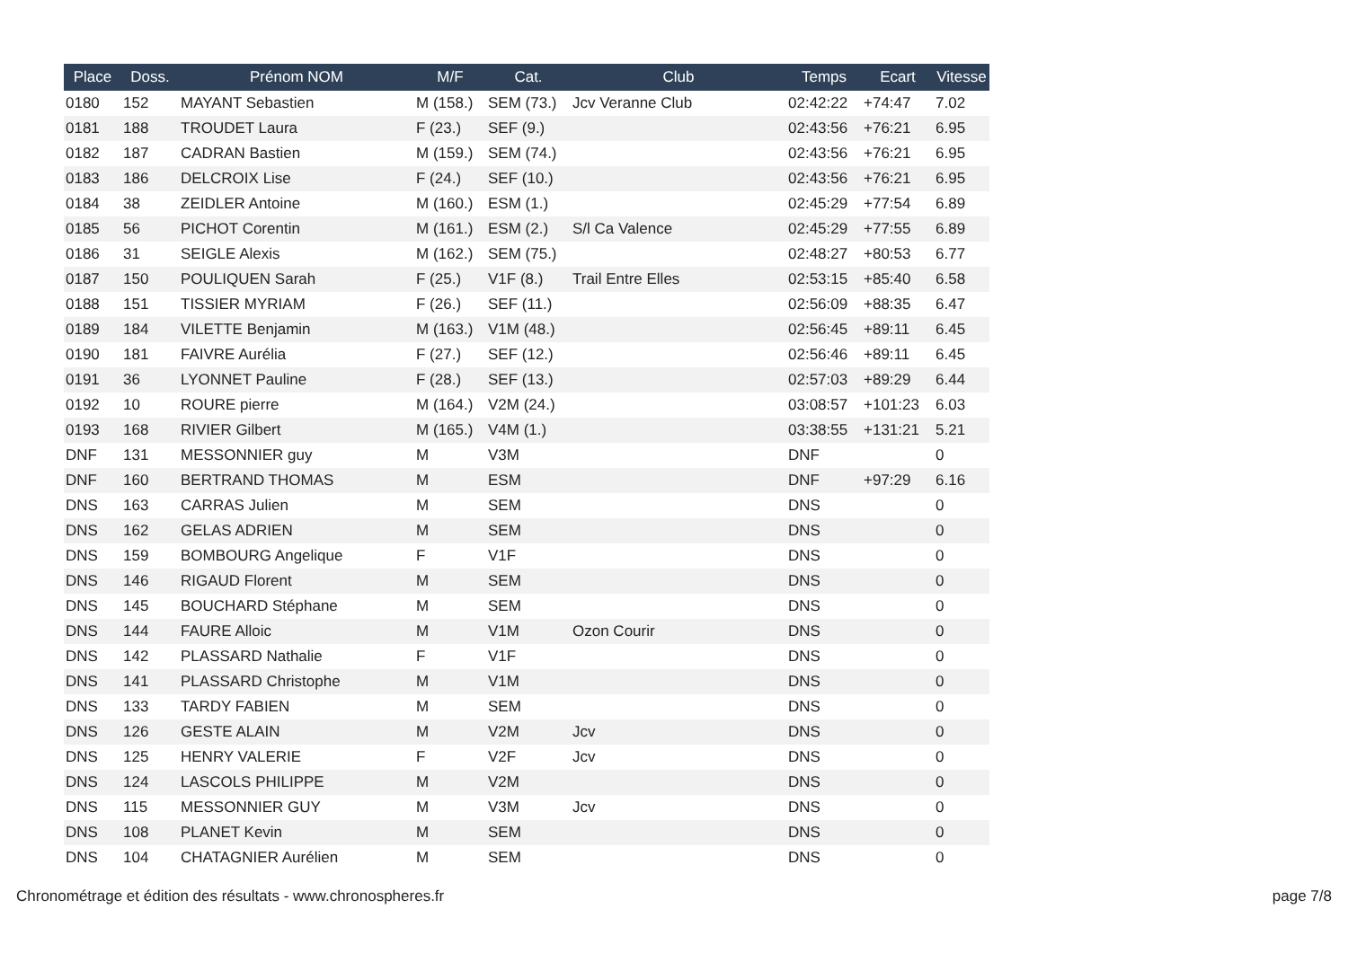| Place | Doss. | Prénom NOM | M/F | Cat. | Club | Temps | Ecart | Vitesse |
| --- | --- | --- | --- | --- | --- | --- | --- | --- |
| 0180 | 152 | MAYANT Sebastien | M (158.) | SEM (73.) | Jcv Veranne Club | 02:42:22 | +74:47 | 7.02 |
| 0181 | 188 | TROUDET Laura | F (23.) | SEF (9.) | | 02:43:56 | +76:21 | 6.95 |
| 0182 | 187 | CADRAN Bastien | M (159.) | SEM (74.) | | 02:43:56 | +76:21 | 6.95 |
| 0183 | 186 | DELCROIX Lise | F (24.) | SEF (10.) | | 02:43:56 | +76:21 | 6.95 |
| 0184 | 38 | ZEIDLER Antoine | M (160.) | ESM (1.) | | 02:45:29 | +77:54 | 6.89 |
| 0185 | 56 | PICHOT Corentin | M (161.) | ESM (2.) | S/l Ca Valence | 02:45:29 | +77:55 | 6.89 |
| 0186 | 31 | SEIGLE Alexis | M (162.) | SEM (75.) | | 02:48:27 | +80:53 | 6.77 |
| 0187 | 150 | POULIQUEN Sarah | F (25.) | V1F (8.) | Trail Entre Elles | 02:53:15 | +85:40 | 6.58 |
| 0188 | 151 | TISSIER MYRIAM | F (26.) | SEF (11.) | | 02:56:09 | +88:35 | 6.47 |
| 0189 | 184 | VILETTE Benjamin | M (163.) | V1M (48.) | | 02:56:45 | +89:11 | 6.45 |
| 0190 | 181 | FAIVRE Aurélia | F (27.) | SEF (12.) | | 02:56:46 | +89:11 | 6.45 |
| 0191 | 36 | LYONNET Pauline | F (28.) | SEF (13.) | | 02:57:03 | +89:29 | 6.44 |
| 0192 | 10 | ROURE pierre | M (164.) | V2M (24.) | | 03:08:57 | +101:23 | 6.03 |
| 0193 | 168 | RIVIER Gilbert | M (165.) | V4M (1.) | | 03:38:55 | +131:21 | 5.21 |
| DNF | 131 | MESSONNIER guy | M | V3M | | DNF | | 0 |
| DNF | 160 | BERTRAND THOMAS | M | ESM | | DNF | +97:29 | 6.16 |
| DNS | 163 | CARRAS Julien | M | SEM | | DNS | | 0 |
| DNS | 162 | GELAS ADRIEN | M | SEM | | DNS | | 0 |
| DNS | 159 | BOMBOURG Angelique | F | V1F | | DNS | | 0 |
| DNS | 146 | RIGAUD Florent | M | SEM | | DNS | | 0 |
| DNS | 145 | BOUCHARD Stéphane | M | SEM | | DNS | | 0 |
| DNS | 144 | FAURE Alloic | M | V1M | Ozon Courir | DNS | | 0 |
| DNS | 142 | PLASSARD Nathalie | F | V1F | | DNS | | 0 |
| DNS | 141 | PLASSARD Christophe | M | V1M | | DNS | | 0 |
| DNS | 133 | TARDY FABIEN | M | SEM | | DNS | | 0 |
| DNS | 126 | GESTE ALAIN | M | V2M | Jcv | DNS | | 0 |
| DNS | 125 | HENRY VALERIE | F | V2F | Jcv | DNS | | 0 |
| DNS | 124 | LASCOLS PHILIPPE | M | V2M | | DNS | | 0 |
| DNS | 115 | MESSONNIER GUY | M | V3M | Jcv | DNS | | 0 |
| DNS | 108 | PLANET Kevin | M | SEM | | DNS | | 0 |
| DNS | 104 | CHATAGNIER Aurélien | M | SEM | | DNS | | 0 |
Chronométrage et édition des résultats - www.chronospheres.fr
page 7/8